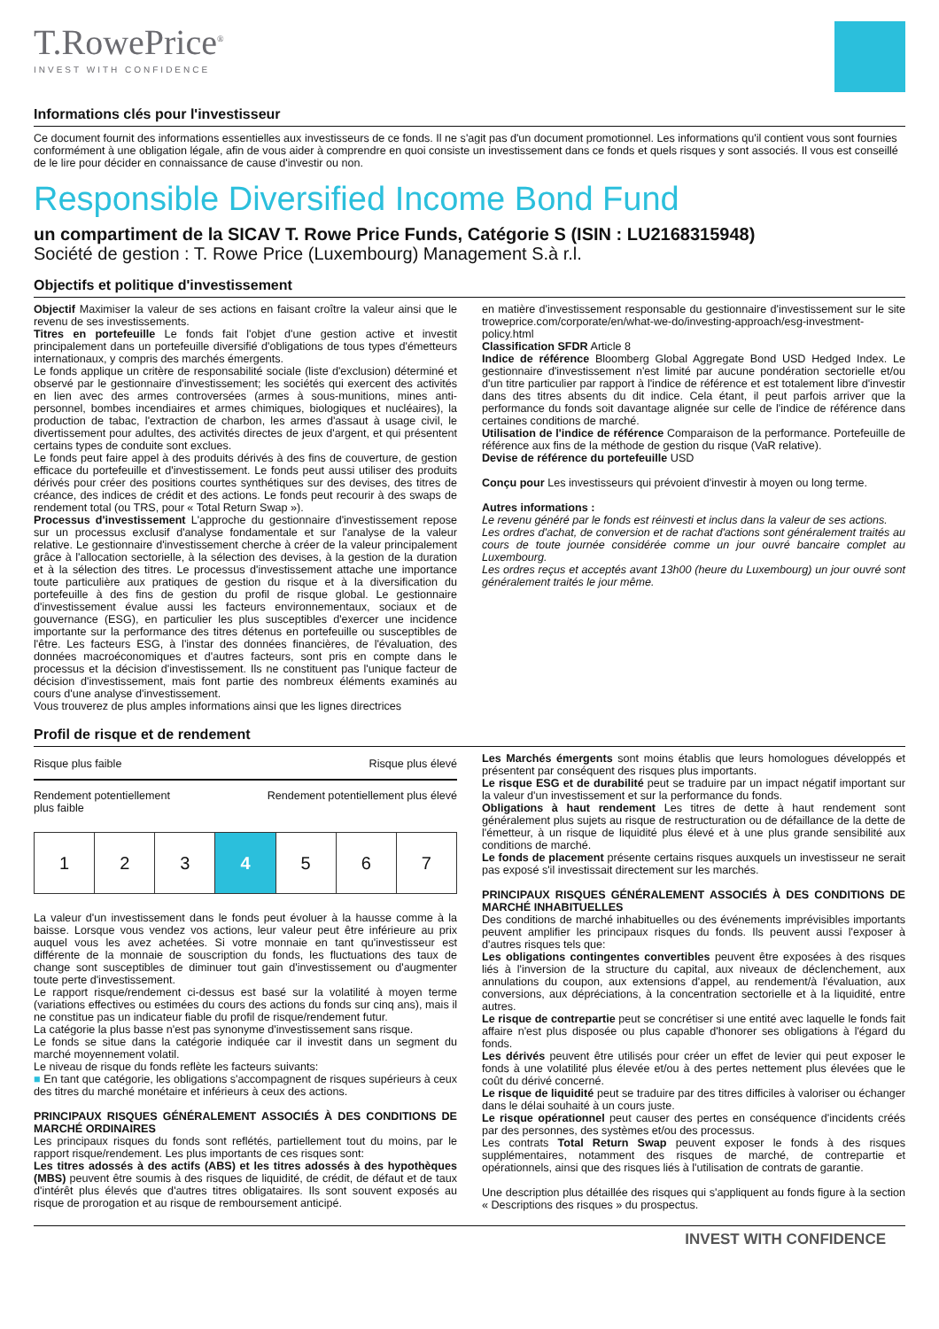T.RowePrice<sup>®</sup>
INVEST WITH CONFIDENCE
Informations clés pour l'investisseur
Ce document fournit des informations essentielles aux investisseurs de ce fonds. Il ne s'agit pas d'un document promotionnel. Les informations qu'il contient vous sont fournies conformément à une obligation légale, afin de vous aider à comprendre en quoi consiste un investissement dans ce fonds et quels risques y sont associés. Il vous est conseillé de le lire pour décider en connaissance de cause d'investir ou non.
Responsible Diversified Income Bond Fund
un compartiment de la SICAV T. Rowe Price Funds, Catégorie S (ISIN : LU2168315948)
Société de gestion : T. Rowe Price (Luxembourg) Management S.à r.l.
Objectifs et politique d'investissement
Objectif Maximiser la valeur de ses actions en faisant croître la valeur ainsi que le revenu de ses investissements.
Titres en portefeuille Le fonds fait l'objet d'une gestion active et investit principalement dans un portefeuille diversifié d'obligations de tous types d'émetteurs internationaux, y compris des marchés émergents.
Le fonds applique un critère de responsabilité sociale (liste d'exclusion) déterminé et observé par le gestionnaire d'investissement; les sociétés qui exercent des activités en lien avec des armes controversées (armes à sous-munitions, mines anti-personnel, bombes incendiaires et armes chimiques, biologiques et nucléaires), la production de tabac, l'extraction de charbon, les armes d'assaut à usage civil, le divertissement pour adultes, des activités directes de jeux d'argent, et qui présentent certains types de conduite sont exclues.
Le fonds peut faire appel à des produits dérivés à des fins de couverture, de gestion efficace du portefeuille et d'investissement. Le fonds peut aussi utiliser des produits dérivés pour créer des positions courtes synthétiques sur des devises, des titres de créance, des indices de crédit et des actions. Le fonds peut recourir à des swaps de rendement total (ou TRS, pour « Total Return Swap »).
Processus d'investissement L'approche du gestionnaire d'investissement repose sur un processus exclusif d'analyse fondamentale et sur l'analyse de la valeur relative. Le gestionnaire d'investissement cherche à créer de la valeur principalement grâce à l'allocation sectorielle, à la sélection des devises, à la gestion de la duration et à la sélection des titres. Le processus d'investissement attache une importance toute particulière aux pratiques de gestion du risque et à la diversification du portefeuille à des fins de gestion du profil de risque global. Le gestionnaire d'investissement évalue aussi les facteurs environnementaux, sociaux et de gouvernance (ESG), en particulier les plus susceptibles d'exercer une incidence importante sur la performance des titres détenus en portefeuille ou susceptibles de l'être. Les facteurs ESG, à l'instar des données financières, de l'évaluation, des données macroéconomiques et d'autres facteurs, sont pris en compte dans le processus et la décision d'investissement. Ils ne constituent pas l'unique facteur de décision d'investissement, mais font partie des nombreux éléments examinés au cours d'une analyse d'investissement.
Vous trouverez de plus amples informations ainsi que les lignes directrices
en matière d'investissement responsable du gestionnaire d'investissement sur le site troweprice.com/corporate/en/what-we-do/investing-approach/esg-investment-policy.html
Classification SFDR Article 8
Indice de référence Bloomberg Global Aggregate Bond USD Hedged Index. Le gestionnaire d'investissement n'est limité par aucune pondération sectorielle et/ou d'un titre particulier par rapport à l'indice de référence et est totalement libre d'investir dans des titres absents du dit indice. Cela étant, il peut parfois arriver que la performance du fonds soit davantage alignée sur celle de l'indice de référence dans certaines conditions de marché.
Utilisation de l'indice de référence Comparaison de la performance. Portefeuille de référence aux fins de la méthode de gestion du risque (VaR relative).
Devise de référence du portefeuille USD
Conçu pour Les investisseurs qui prévoient d'investir à moyen ou long terme.
Autres informations :
Le revenu généré par le fonds est réinvesti et inclus dans la valeur de ses actions.
Les ordres d'achat, de conversion et de rachat d'actions sont généralement traités au cours de toute journée considérée comme un jour ouvré bancaire complet au Luxembourg.
Les ordres reçus et acceptés avant 13h00 (heure du Luxembourg) un jour ouvré sont généralement traités le jour même.
Profil de risque et de rendement
Risque plus faible Risque plus élevé
Rendement potentiellement
plus faible Rendement potentiellement plus élevé
| 1 | 2 | 3 | 4 | 5 | 6 | 7 |
La valeur d'un investissement dans le fonds peut évoluer à la hausse comme à la baisse. Lorsque vous vendez vos actions, leur valeur peut être inférieure au prix auquel vous les avez achetées. Si votre monnaie en tant qu'investisseur est différente de la monnaie de souscription du fonds, les fluctuations des taux de change sont susceptibles de diminuer tout gain d'investissement ou d'augmenter toute perte d'investissement.
Le rapport risque/rendement ci-dessus est basé sur la volatilité à moyen terme (variations effectives ou estimées du cours des actions du fonds sur cinq ans), mais il ne constitue pas un indicateur fiable du profil de risque/rendement futur.
La catégorie la plus basse n'est pas synonyme d'investissement sans risque.
Le fonds se situe dans la catégorie indiquée car il investit dans un segment du marché moyennement volatil.
Le niveau de risque du fonds reflète les facteurs suivants:
■ En tant que catégorie, les obligations s'accompagnent de risques supérieurs à ceux des titres du marché monétaire et inférieurs à ceux des actions.
PRINCIPAUX RISQUES GÉNÉRALEMENT ASSOCIÉS À DES CONDITIONS DE MARCHÉ ORDINAIRES
Les principaux risques du fonds sont reflétés, partiellement tout du moins, par le rapport risque/rendement. Les plus importants de ces risques sont:
Les titres adossés à des actifs (ABS) et les titres adossés à des hypothèques (MBS) peuvent être soumis à des risques de liquidité, de crédit, de défaut et de taux d'intérêt plus élevés que d'autres titres obligataires. Ils sont souvent exposés au risque de prorogation et au risque de remboursement anticipé.
Les Marchés émergents sont moins établis que leurs homologues développés et présentent par conséquent des risques plus importants.
Le risque ESG et de durabilité peut se traduire par un impact négatif important sur la valeur d'un investissement et sur la performance du fonds.
Obligations à haut rendement Les titres de dette à haut rendement sont généralement plus sujets au risque de restructuration ou de défaillance de la dette de l'émetteur, à un risque de liquidité plus élevé et à une plus grande sensibilité aux conditions de marché.
Le fonds de placement présente certains risques auxquels un investisseur ne serait pas exposé s'il investissait directement sur les marchés.
PRINCIPAUX RISQUES GÉNÉRALEMENT ASSOCIÉS À DES CONDITIONS DE MARCHÉ INHABITUELLES
Des conditions de marché inhabituelles ou des événements imprévisibles importants peuvent amplifier les principaux risques du fonds. Ils peuvent aussi l'exposer à d'autres risques tels que:
Les obligations contingentes convertibles peuvent être exposées à des risques liés à l'inversion de la structure du capital, aux niveaux de déclenchement, aux annulations du coupon, aux extensions d'appel, au rendement/à l'évaluation, aux conversions, aux dépréciations, à la concentration sectorielle et à la liquidité, entre autres.
Le risque de contrepartie peut se concrétiser si une entité avec laquelle le fonds fait affaire n'est plus disposée ou plus capable d'honorer ses obligations à l'égard du fonds.
Les dérivés peuvent être utilisés pour créer un effet de levier qui peut exposer le fonds à une volatilité plus élevée et/ou à des pertes nettement plus élevées que le coût du dérivé concerné.
Le risque de liquidité peut se traduire par des titres difficiles à valoriser ou échanger dans le délai souhaité à un cours juste.
Le risque opérationnel peut causer des pertes en conséquence d'incidents créés par des personnes, des systèmes et/ou des processus.
Les contrats Total Return Swap peuvent exposer le fonds à des risques supplémentaires, notamment des risques de marché, de contrepartie et opérationnels, ainsi que des risques liés à l'utilisation de contrats de garantie.
Une description plus détaillée des risques qui s'appliquent au fonds figure à la section « Descriptions des risques » du prospectus.
INVEST WITH CONFIDENCE